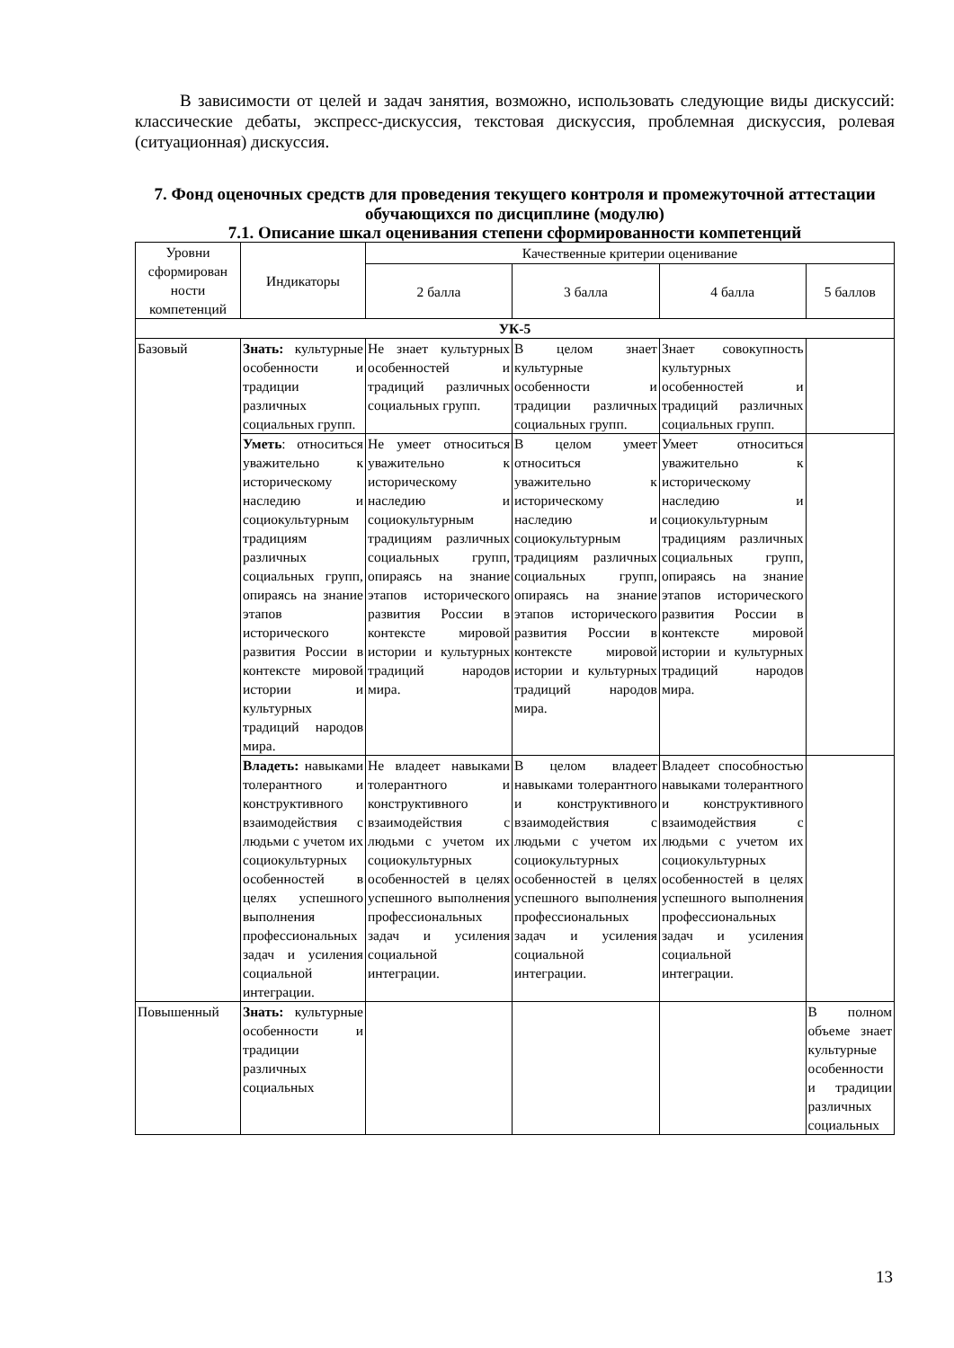В зависимости от целей и задач занятия, возможно, использовать следующие виды дискуссий: классические дебаты, экспресс-дискуссия, текстовая дискуссия, проблемная дискуссия, ролевая (ситуационная) дискуссия.
7. Фонд оценочных средств для проведения текущего контроля и промежуточной аттестации обучающихся по дисциплине (модулю)
7.1. Описание шкал оценивания степени сформированности компетенций
| Уровни сформирован ности компетенций | Индикаторы | Качественные критерии оценивание | | | |
| --- | --- | --- | --- | --- | --- |
| | | 2 балла | 3 балла | 4 балла | 5 баллов |
| УК-5 | | | | | |
| Базовый | Знать: культурные особенности и традиции различных социальных групп. | Не знает культурных особенностей и традиций различных социальных групп. | В целом знает культурные особенности и традиции различных социальных групп. | Знает совокупность культурных особенностей и традиций различных социальных групп. | |
| | Уметь : относиться уважительно к историческому наследию и социокультурным традициям различных социальных групп, опираясь на знание этапов исторического развития России в контексте мировой истории и культурных традиций народов мира. | Не умеет относиться уважительно к историческому наследию и социокультурным традициям различных социальных групп, опираясь на знание этапов исторического развития России в контексте мировой истории и культурных традиций народов мира. | В целом умеет относиться уважительно к историческому наследию и социокультурным традициям различных социальных групп, опираясь на знание этапов исторического развития России в контексте мировой истории и культурных традиций народов мира. | Умеет относиться уважительно к историческому наследию и социокультурным традициям различных социальных групп, опираясь на знание этапов исторического развития России в контексте мировой истории и культурных традиций народов мира. | |
| | Владеть: навыками толерантного и конструктивного взаимодействия с людьми с учетом их социокультурных особенностей в целях успешного выполнения профессиональных задач и усиления социальной интеграции. | Не владеет навыками толерантного и конструктивного взаимодействия с людьми с учетом их социокультурных особенностей в целях успешного выполнения профессиональных задач и усиления социальной интеграции. | В целом владеет навыками толерантного и конструктивного взаимодействия с людьми с учетом их социокультурных особенностей в целях успешного выполнения профессиональных задач и усиления социальной интеграции. | Владеет способностью навыками толерантного и конструктивного взаимодействия с людьми с учетом их социокультурных особенностей в целях успешного выполнения профессиональных задач и усиления социальной интеграции. | |
| Повышенный | Знать: культурные особенности и традиции различных социальных | | | | В полном объеме знает культурные особенности и традиции различных социальных |
13